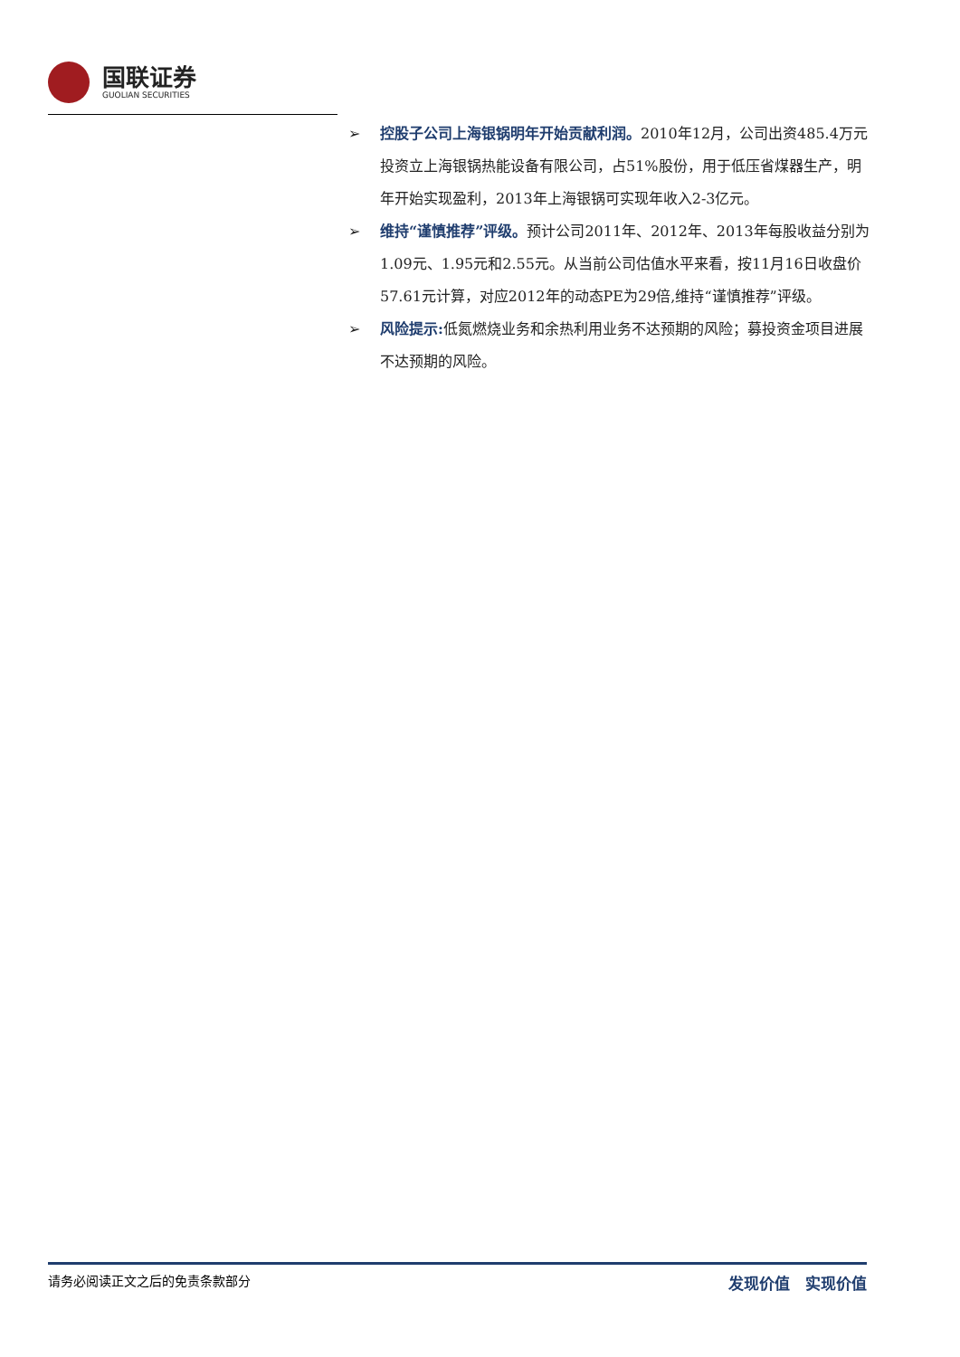国联证券
GUOLIAN SECURITIES
➢ 控股子公司上海银锅明年开始贡献利润。2010年12月，公司出资485.4万元投资立上海银锅热能设备有限公司，占51%股份，用于低压省煤器生产，明年开始实现盈利，2013年上海银锅可实现年收入2-3亿元。
➢ 维持“谨慎推荐”评级。预计公司2011年、2012年、2013年每股收益分别为1.09元、1.95元和2.55元。从当前公司估值水平来看，按11月16日收盘价57.61元计算，对应2012年的动态PE为29倍,维持“谨慎推荐”评级。
➢ 风险提示: 低氮燃烧业务和余热利用业务不达预期的风险；募投资金项目进展不达预期的风险。
请务必阅读正文之后的免责条款部分 发现价值　实现价值